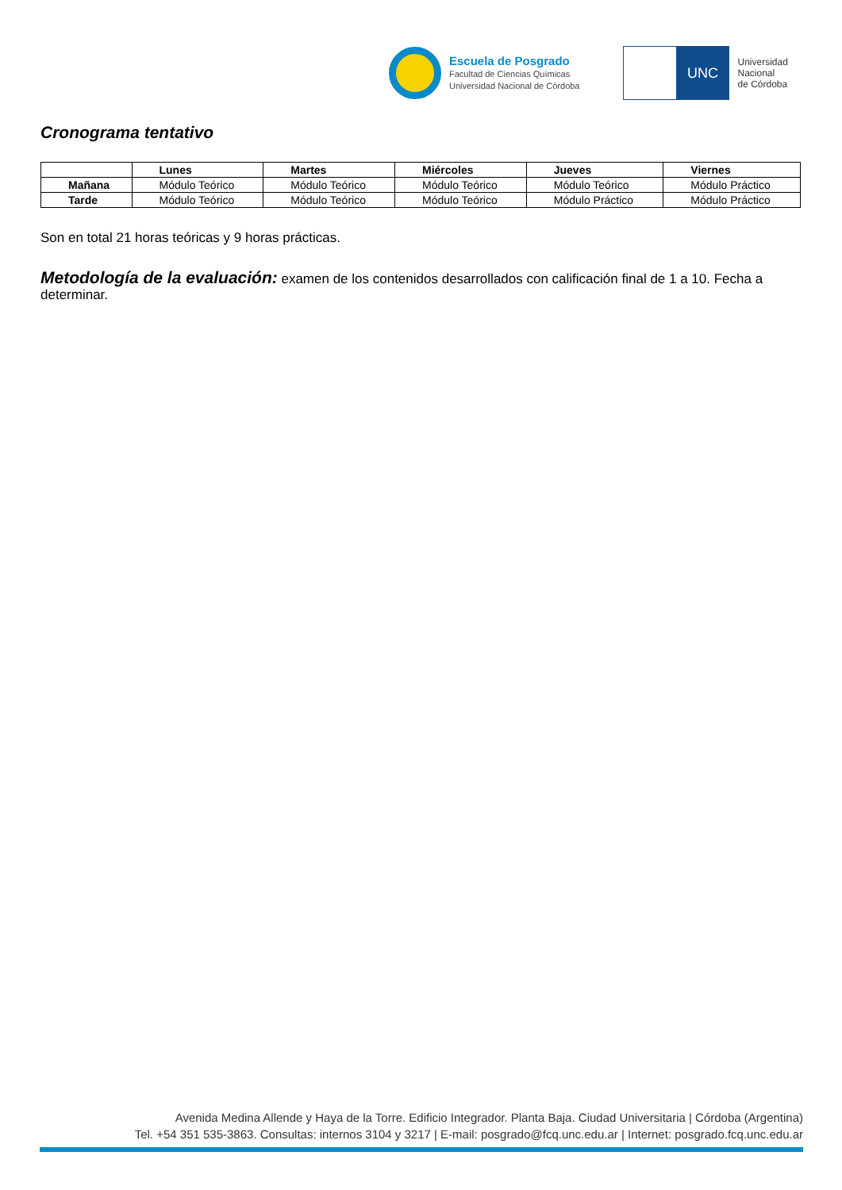Escuela de Posgrado
Facultad de Ciencias Químicas
Universidad Nacional de Córdoba
UNC
Universidad
Nacional
de Córdoba
Cronograma tentativo
| | Lunes | Martes | Miércoles | Jueves | Viernes |
| --- | --- | --- | --- | --- | --- |
| Mañana | Módulo Teórico | Módulo Teórico | Módulo Teórico | Módulo Teórico | Módulo Práctico |
| Tarde | Módulo Teórico | Módulo Teórico | Módulo Teórico | Módulo Práctico | Módulo Práctico |
Son en total 21 horas teóricas y 9 horas prácticas.
Metodología de la evaluación: examen de los contenidos desarrollados con calificación final de 1 a 10. Fecha a determinar.
Avenida Medina Allende y Haya de la Torre. Edificio Integrador. Planta Baja. Ciudad Universitaria | Córdoba (Argentina)
Tel. +54 351 535-3863. Consultas: internos 3104 y 3217 | E-mail: posgrado@fcq.unc.edu.ar | Internet: posgrado.fcq.unc.edu.ar